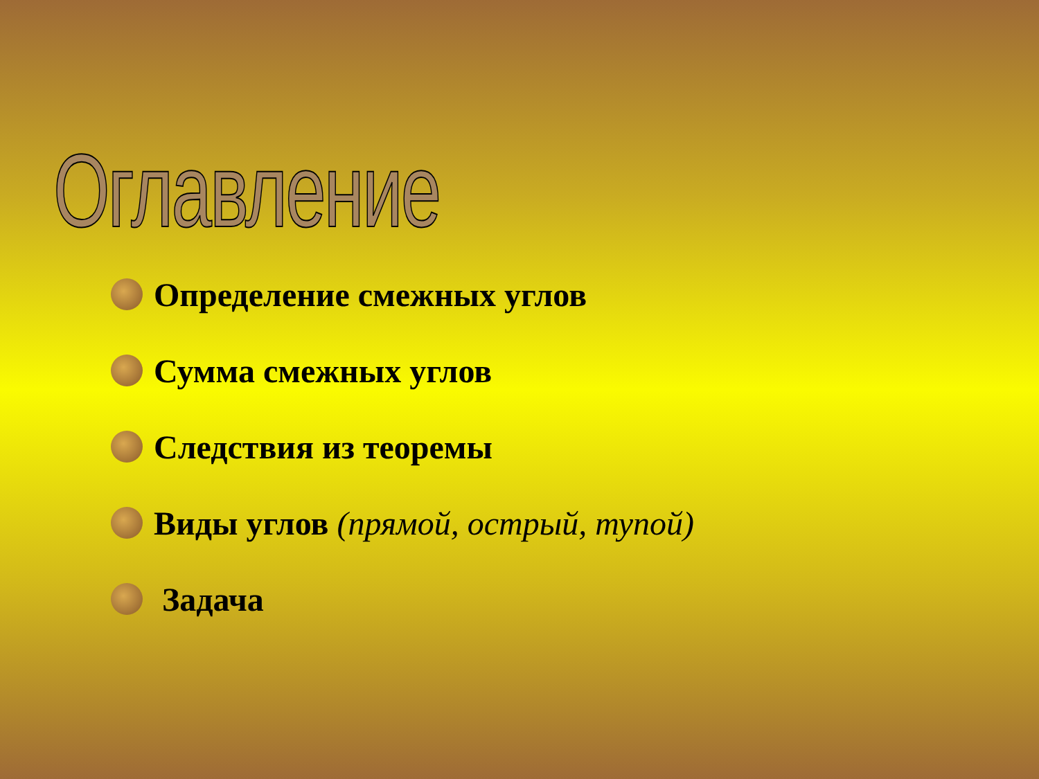Оглавление
Определение смежных углов
Сумма смежных углов
Следствия из теоремы
Виды углов (прямой, острый, тупой)
Задача